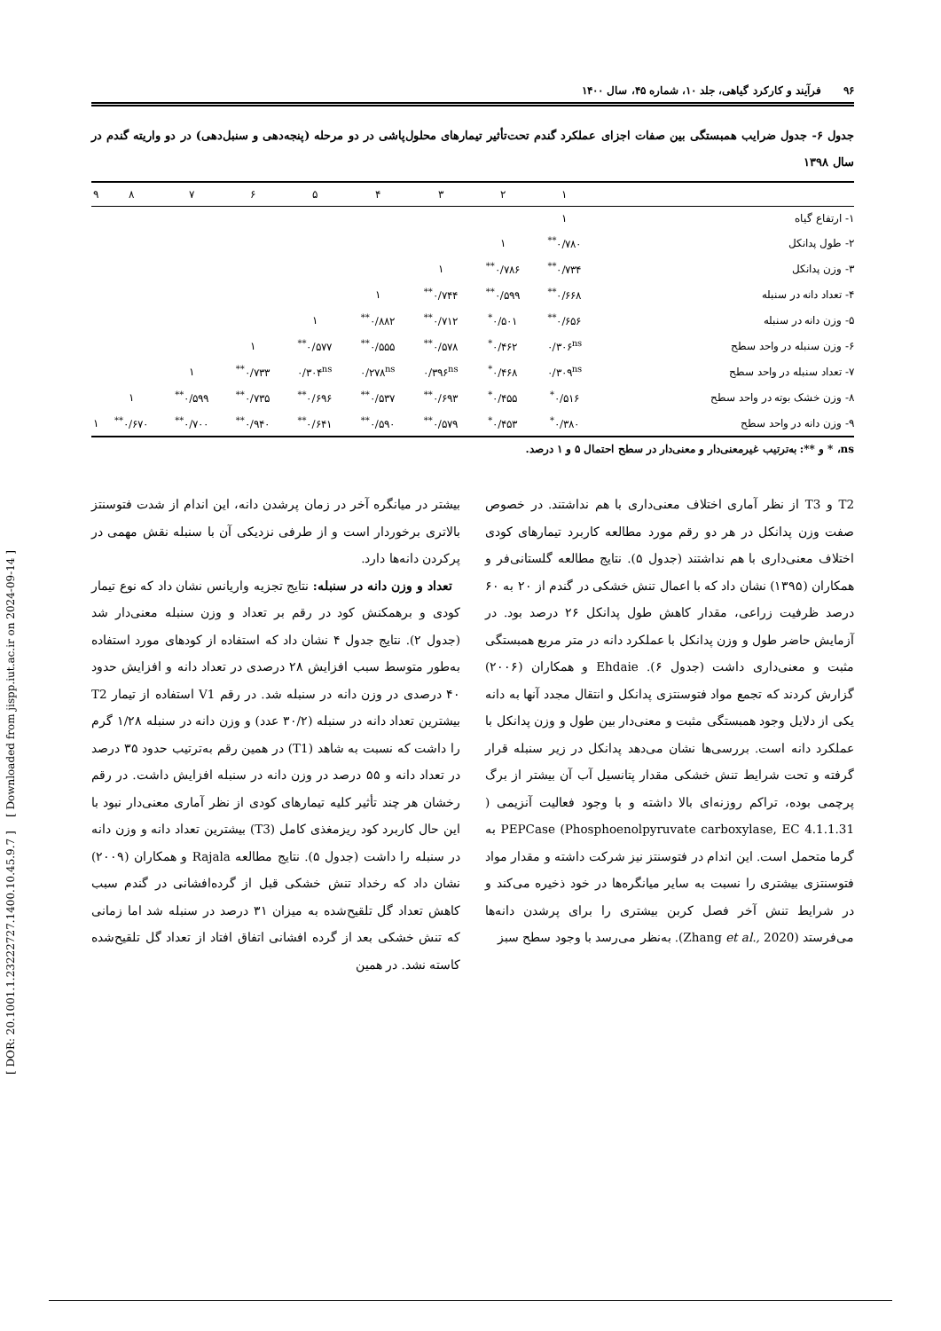[ DOR: 20.1001.1.23222727.1400.10.45.9.7 ] [ Downloaded from jispp.iut.ac.ir on 2024-09-14 ]
۹۶ فرآیند و کارکرد گیاهی، جلد ۱۰، شماره ۴۵، سال ۱۴۰۰
جدول ۶- جدول ضرایب همبستگی بین صفات اجزای عملکرد گندم تحت‌تأثیر تیمارهای محلول‌پاشی در دو مرحله (پنجه‌دهی و سنبل‌دهی) در دو واریته گندم در سال ۱۳۹۸
| | ۱ | ۲ | ۳ | ۴ | ۵ | ۶ | ۷ | ۸ | ۹ |
| --- | --- | --- | --- | --- | --- | --- | --- | --- | --- |
| ۱- ارتفاع گیاه | ۱ | | | | | | | | |
| ۲- طول پدانکل | ۰/۷۸۰<sup>**</sup> | ۱ | | | | | | | |
| ۳- وزن پدانکل | ۰/۷۳۴<sup>**</sup> | ۰/۷۸۶<sup>**</sup> | ۱ | | | | | | |
| ۴- تعداد دانه در سنبله | ۰/۶۶۸<sup>**</sup> | ۰/۵۹۹<sup>**</sup> | ۰/۷۴۴<sup>**</sup> | ۱ | | | | | |
| ۵- وزن دانه در سنبله | ۰/۶۵۶<sup>**</sup> | ۰/۵۰۱<sup>*</sup> | ۰/۷۱۲<sup>**</sup> | ۰/۸۸۲<sup>**</sup> | ۱ | | | | |
| ۶- وزن سنبله در واحد سطح | ۰/۳۰۶<sup>ns</sup> | ۰/۴۶۲<sup>*</sup> | ۰/۵۷۸<sup>**</sup> | ۰/۵۵۵<sup>**</sup> | ۰/۵۷۷<sup>**</sup> | ۱ | | | |
| ۷- تعداد سنبله در واحد سطح | ۰/۳۰۹<sup>ns</sup> | ۰/۴۶۸<sup>*</sup> | ۰/۳۹۶<sup>ns</sup> | ۰/۲۷۸<sup>ns</sup> | ۰/۳۰۴<sup>ns</sup> | ۰/۷۳۳<sup>**</sup> | ۱ | | |
| ۸- وزن خشک بوته در واحد سطح | ۰/۵۱۶<sup>*</sup> | ۰/۴۵۵<sup>*</sup> | ۰/۶۹۳<sup>**</sup> | ۰/۵۳۷<sup>**</sup> | ۰/۶۹۶<sup>**</sup> | ۰/۷۳۵<sup>**</sup> | ۰/۵۹۹<sup>**</sup> | ۱ | |
| ۹- وزن دانه در واحد سطح | ۰/۳۸۰<sup>*</sup> | ۰/۴۵۳<sup>*</sup> | ۰/۵۷۹<sup>**</sup> | ۰/۵۹۰<sup>**</sup> | ۰/۶۴۱<sup>**</sup> | ۰/۹۴۰<sup>**</sup> | ۰/۷۰۰<sup>**</sup> | ۰/۶۷۰<sup>**</sup> | ۱ |
ns، * و **: به‌ترتیب غیرمعنی‌دار و معنی‌دار در سطح احتمال ۵ و ۱ درصد.
T2 و T3 از نظر آماری اختلاف معنی‌داری با هم نداشتند. در خصوص صفت وزن پدانکل در هر دو رقم مورد مطالعه کاربرد تیمارهای کودی اختلاف معنی‌داری با هم نداشتند (جدول ۵). نتایج مطالعه گلستانی‌فر و همکاران (۱۳۹۵) نشان داد که با اعمال تنش خشکی در گندم از ۲۰ به ۶۰ درصد ظرفیت زراعی، مقدار کاهش طول پدانکل ۲۶ درصد بود. در آزمایش حاضر طول و وزن پدانکل با عملکرد دانه در متر مربع همبستگی مثبت و معنی‌داری داشت (جدول ۶). Ehdaie و همکاران (۲۰۰۶) گزارش کردند که تجمع مواد فتوسنتزی پدانکل و انتقال مجدد آنها به دانه یکی از دلایل وجود همبستگی مثبت و معنی‌دار بین طول و وزن پدانکل با عملکرد دانه است. بررسی‌ها نشان می‌دهد پدانکل در زیر سنبله قرار گرفته و تحت شرایط تنش خشکی مقدار پتانسیل آب آن بیشتر از برگ پرچمی بوده، تراکم روزنه‌ای بالا داشته و با وجود فعالیت آنزیمی ( Phosphoenolpyruvate carboxylase, EC 4.1.1.31) PEPCase به گرما متحمل است. این اندام در فتوسنتز نیز شرکت داشته و مقدار مواد فتوسنتزی بیشتری را نسبت به سایر میانگره‌ها در خود ذخیره می‌کند و در شرایط تنش آخر فصل کربن بیشتری را برای پرشدن دانه‌ها می‌فرستد (Zhang et al., 2020). به‌نظر می‌رسد با وجود سطح سبز
بیشتر در میانگره آخر در زمان پرشدن دانه، این اندام از شدت فتوسنتز بالاتری برخوردار است و از طرفی نزدیکی آن با سنبله نقش مهمی در پرکردن دانه‌ها دارد.
تعداد و وزن دانه در سنبله: نتایج تجزیه واریانس نشان داد که نوع تیمار کودی و برهمکنش کود در رقم بر تعداد و وزن سنبله معنی‌دار شد (جدول ۲). نتایج جدول ۴ نشان داد که استفاده از کودهای مورد استفاده به‌طور متوسط سبب افزایش ۲۸ درصدی در تعداد دانه و افزایش حدود ۴۰ درصدی در وزن دانه در سنبله شد. در رقم V1 استفاده از تیمار T2 بیشترین تعداد دانه در سنبله (۳۰/۲ عدد) و وزن دانه در سنبله ۱/۲۸ گرم را داشت که نسبت به شاهد (T1) در همین رقم به‌ترتیب حدود ۳۵ درصد در تعداد دانه و ۵۵ درصد در وزن دانه در سنبله افزایش داشت. در رقم رخشان هر چند تأثیر کلیه تیمارهای کودی از نظر آماری معنی‌دار نبود با این حال کاربرد کود ریزمغذی کامل (T3) بیشترین تعداد دانه و وزن دانه در سنبله را داشت (جدول ۵). نتایج مطالعه Rajala و همکاران (۲۰۰۹) نشان داد که رخداد تنش خشکی قبل از گرده‌افشانی در گندم سبب کاهش تعداد گل تلقیح‌شده به میزان ۳۱ درصد در سنبله شد اما زمانی که تنش خشکی بعد از گرده افشانی اتفاق افتاد از تعداد گل تلقیح‌شده کاسته نشد. در همین